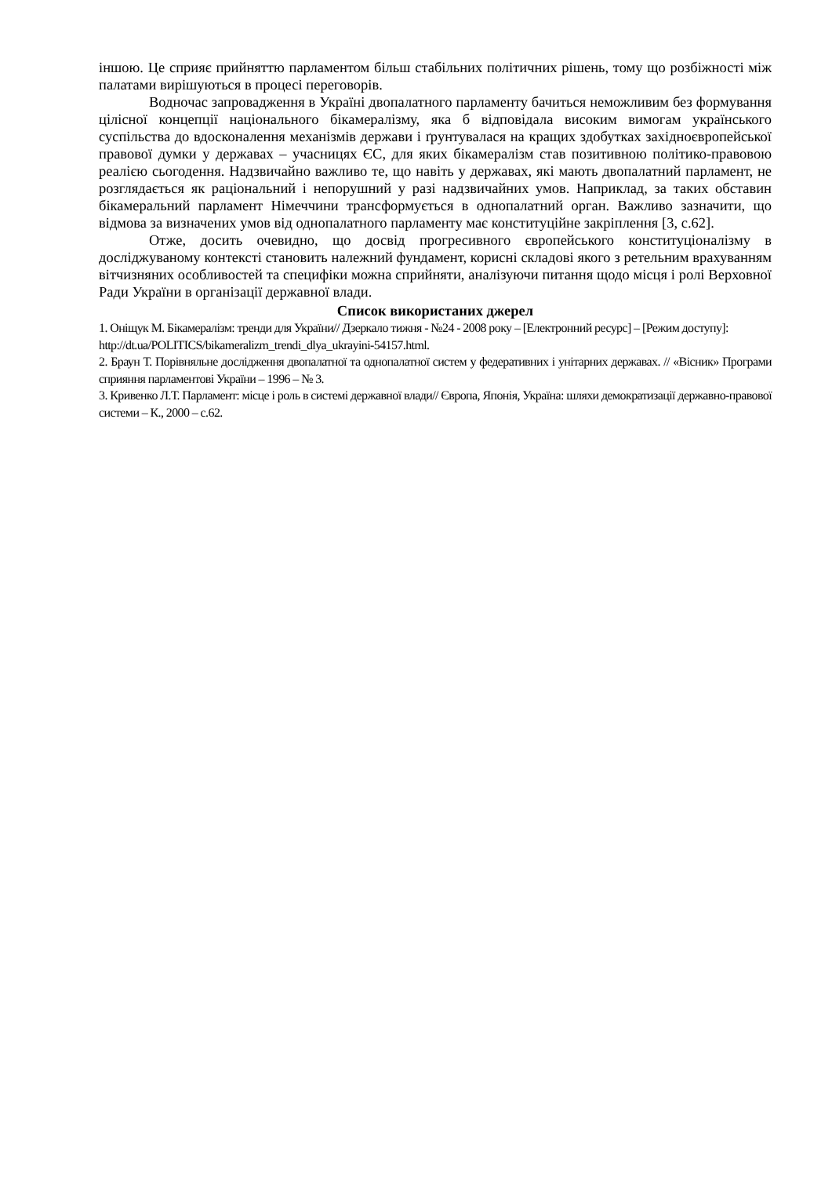іншою. Це сприяє прийняттю парламентом більш стабільних політичних рішень, тому що розбіжності між палатами вирішуються в процесі переговорів.
Водночас запровадження в Україні двопалатного парламенту бачиться неможливим без формування цілісної концепції національного бікамералізму, яка б відповідала високим вимогам українського суспільства до вдосконалення механізмів держави і ґрунтувалася на кращих здобутках західноєвропейської правової думки у державах – учасницях ЄС, для яких бікамералізм став позитивною політико-правовою реалією сьогодення. Надзвичайно важливо те, що навіть у державах, які мають двопалатний парламент, не розглядається як раціональний і непорушний у разі надзвичайних умов. Наприклад, за таких обставин бікамеральний парламент Німеччини трансформується в однопалатний орган. Важливо зазначити, що відмова за визначених умов від однопалатного парламенту має конституційне закріплення [3, с.62].
Отже, досить очевидно, що досвід прогресивного європейського конституціоналізму в досліджуваному контексті становить належний фундамент, корисні складові якого з ретельним врахуванням вітчизняних особливостей та специфіки можна сприйняти, аналізуючи питання щодо місця і ролі Верховної Ради України в організації державної влади.
Список використаних джерел
1. Оніщук М. Бікамералізм: тренди для України// Дзеркало тижня - №24 - 2008 року – [Електронний ресурс] – [Режим доступу]:
http://dt.ua/POLITICS/bikameralizm_trendi_dlya_ukrayini-54157.html.
2. Браун Т. Порівняльне дослідження двопалатної та однопалатної систем у федеративних і унітарних державах. // «Вісник» Програми сприяння парламентові України – 1996 – № 3.
3. Кривенко Л.Т. Парламент: місце і роль в системі державної влади// Європа, Японія, Україна: шляхи демократизації державно-правової системи – К., 2000 – с.62.